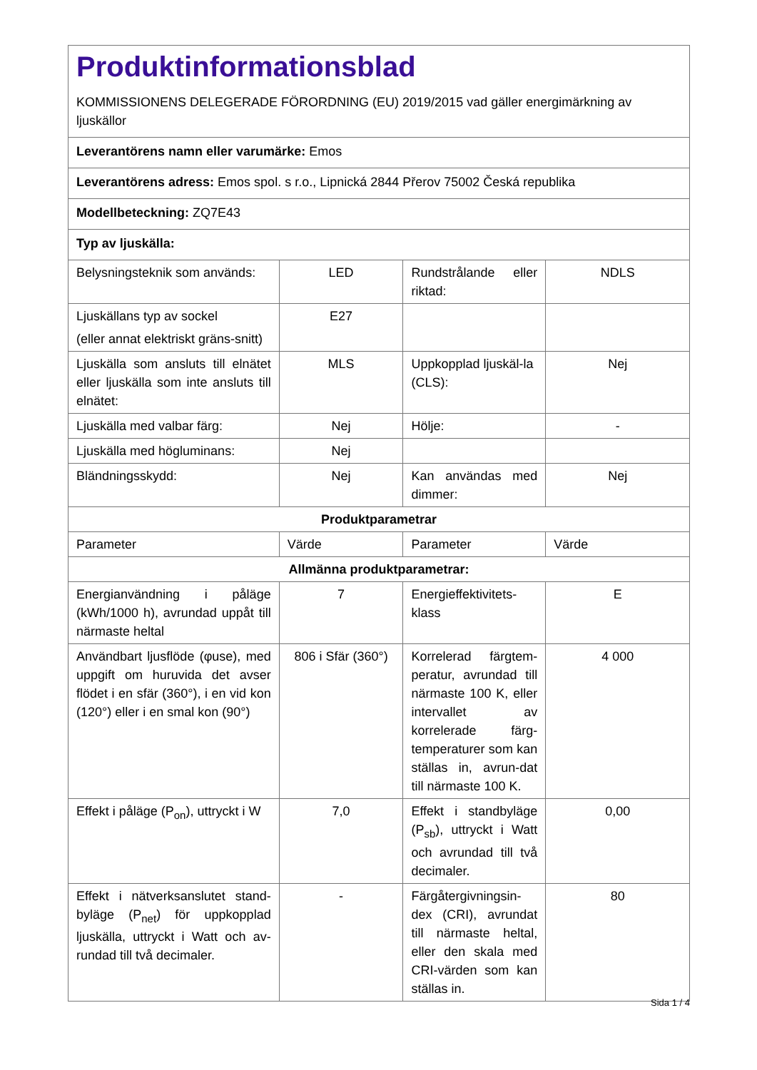| Produktinformationsblad KOMMISSIONENS DELEGERADE FÖRORDNING (EU) 2019/2015 vad gäller energimärkning av ljuskällor | | | |
| Leverantörens namn eller varumärke: Emos | | | |
| Leverantörens adress: Emos spol. s r.o., Lipnická 2844 Přerov 75002 Česká republika | | | |
| Modellbeteckning: ZQ7E43 | | | |
| Typ av ljuskälla: | | | |
| Belysningsteknik som används: | LED | Rundstrålande eller riktad: | NDLS |
| Ljuskällans typ av sockel (eller annat elektriskt gräns-snitt) | E27 | | |
| Ljuskälla som ansluts till elnätet eller ljuskälla som inte ansluts till elnätet: | MLS | Uppkopplad ljuskäl-la (CLS): | Nej |
| Ljuskälla med valbar färg: | Nej | Hölje: | - |
| Ljuskälla med högluminans: | Nej | | |
| Bländningsskydd: | Nej | Kan användas med dimmer: | Nej |
| Produktparametrar | | | |
| Parameter | Värde | Parameter | Värde |
| Allmänna produktparametrar: | | | |
| Energianvändning i påläge (kWh/1000 h), avrundad uppåt till närmaste heltal | 7 | Energieffektivitets-klass | E |
| Användbart ljusflöde (φuse), med uppgift om huruvida det avser flödet i en sfär (360°), i en vid kon (120°) eller i en smal kon (90°) | 806 i Sfär (360°) | Korrelerad färgtem-peratur, avrundad till närmaste 100 K, eller intervallet av korrelerade färg-temperaturer som kan ställas in, avrun-dat till närmaste 100 K. | 4 000 |
| Effekt i påläge (P<sub>on</sub>), uttryckt i W | 7,0 | Effekt i standbyläge (P<sub>sb</sub>), uttryckt i Watt och avrundad till två decimaler. | 0,00 |
| Effekt i nätverksanslutet stand-byläge (P<sub>net</sub>) för uppkopplad ljuskälla, uttryckt i Watt och av-rundad till två decimaler. | - | Färgåtergivningsin-dex (CRI), avrundat till närmaste heltal, eller den skala med CRI-värden som kan ställas in. | 80 |
Sida 1 / 4